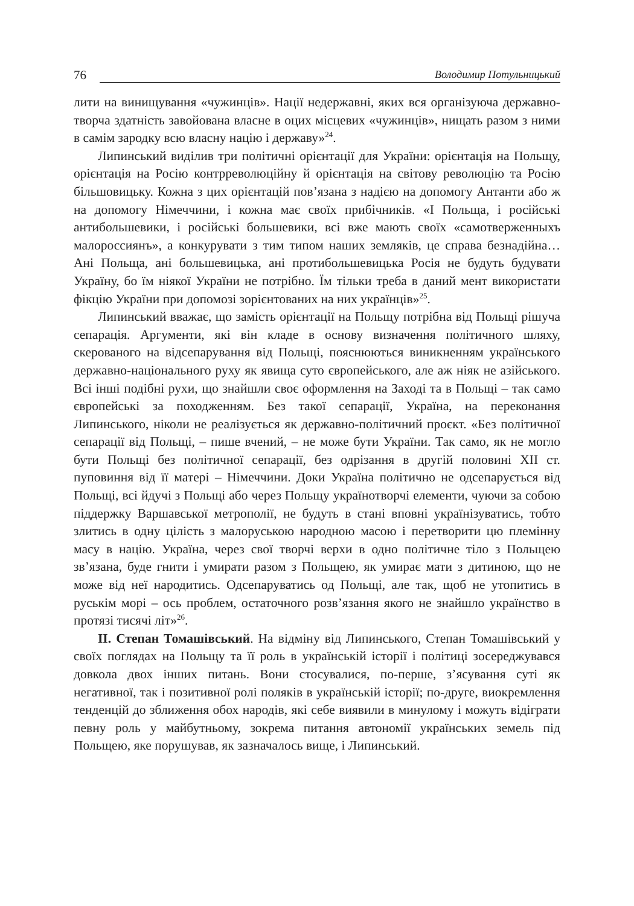76 Володимир Потульницький
лити на винищування «чужинців». Нації недержавні, яких вся організуюча державно-творча здатність завойована власне в оцих місцевих «чужинців», нищать разом з ними в самім зародку всю власну націю і державу»<sup>24</sup>.
Липинський виділив три політичні орієнтації для України: орієнтація на Польщу, орієнтація на Росію контрреволюційну й орієнтація на світову революцію та Росію більшовицьку. Кожна з цих орієнтацій пов’язана з надією на допомогу Антанти або ж на допомогу Німеччини, і кожна має своїх прибічників. «І Польща, і російські антибольшевики, і російські большевики, всі вже мають своїх «самотверженныхъ малороссиянъ», а конкурувати з тим типом наших земляків, це справа безнадійна… Ані Польща, ані большевицька, ані протибольшевицька Росія не будуть будувати Україну, бо їм ніякої України не потрібно. Їм тільки треба в даний мент використати фікцію України при допомозі зорієнтованих на них українців»<sup>25</sup>.
Липинський вважає, що замість орієнтації на Польщу потрібна від Польщі рішуча сепарація. Аргументи, які він кладе в основу визначення політичного шляху, скерованого на відсепарування від Польщі, пояснюються виникненням українського державно-національного руху як явища суто європейського, але аж ніяк не азійського. Всі інші подібні рухи, що знайшли своє оформлення на Заході та в Польщі – так само європейські за походженням. Без такої сепарації, Україна, на переконання Липинського, ніколи не реалізується як державно-політичний проєкт. «Без політичної сепарації від Польщі, – пише вчений, – не може бути України. Так само, як не могло бути Польщі без політичної сепарації, без одрізання в другій половині XII ст. пуповиння від її матері – Німеччини. Доки Україна політично не одсепарується від Польщі, всі йдучі з Польщі або через Польщу українотворчі елементи, чуючи за собою піддержку Варшавської метрополії, не будуть в стані вповні українізуватись, тобто злитись в одну цілість з малоруською народною масою і перетворити цю племінну масу в націю. Україна, через свої творчі верхи в одно політичне тіло з Польщею зв’язана, буде гнити і умирати разом з Польщею, як умирає мати з дитиною, що не може від неї народитись. Одсепаруватись од Польщі, але так, щоб не утопитись в руськім морі – ось проблем, остаточного розв’язання якого не знайшло українство в протязі тисячі літ»<sup>26</sup>.
ІІ. Степан Томашівський. На відміну від Липинського, Степан Томашівський у своїх поглядах на Польщу та її роль в українській історії і політиці зосереджувався довкола двох інших питань. Вони стосувалися, по-перше, з’ясування суті як негативної, так і позитивної ролі поляків в українській історії; по-друге, виокремлення тенденцій до зближення обох народів, які себе виявили в минулому і можуть відіграти певну роль у майбутньому, зокрема питання автономії українських земель під Польщею, яке порушував, як зазначалось вище, і Липинський.